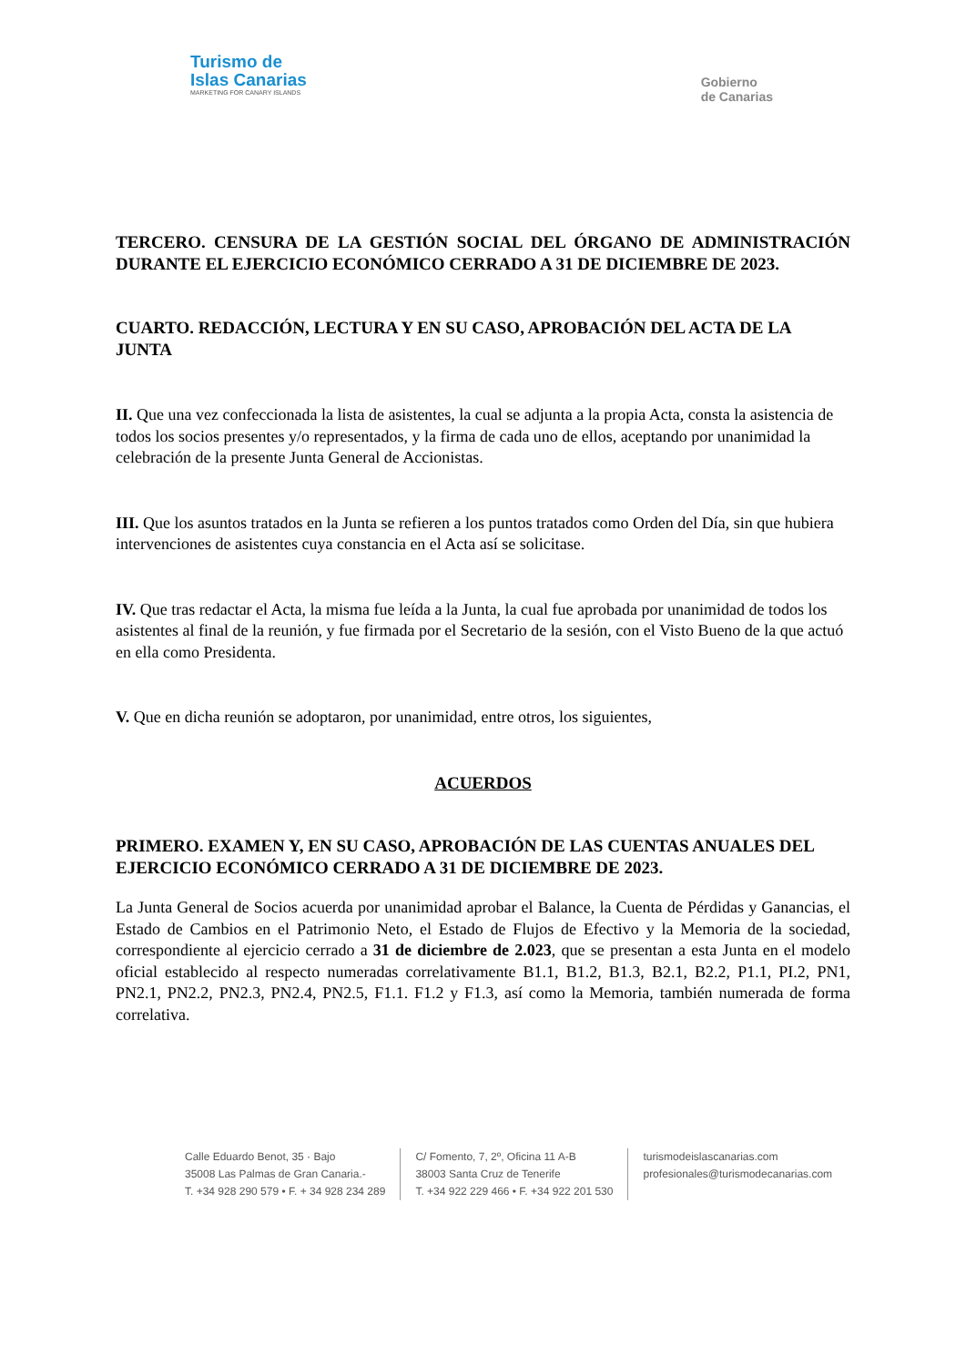Turismo de
Islas Canarias
MARKETING FOR CANARY ISLANDS
Gobierno
de Canarias
TERCERO. CENSURA DE LA GESTIÓN SOCIAL DEL ÓRGANO DE ADMINISTRACIÓN DURANTE EL EJERCICIO ECONÓMICO CERRADO A 31 DE DICIEMBRE DE 2023.
CUARTO. REDACCIÓN, LECTURA Y EN SU CASO, APROBACIÓN DEL ACTA DE LA JUNTA
II. Que una vez confeccionada la lista de asistentes, la cual se adjunta a la propia Acta, consta la asistencia de todos los socios presentes y/o representados, y la firma de cada uno de ellos, aceptando por unanimidad la celebración de la presente Junta General de Accionistas.
III. Que los asuntos tratados en la Junta se refieren a los puntos tratados como Orden del Día, sin que hubiera intervenciones de asistentes cuya constancia en el Acta así se solicitase.
IV. Que tras redactar el Acta, la misma fue leída a la Junta, la cual fue aprobada por unanimidad de todos los asistentes al final de la reunión, y fue firmada por el Secretario de la sesión, con el Visto Bueno de la que actuó en ella como Presidenta.
V. Que en dicha reunión se adoptaron, por unanimidad, entre otros, los siguientes,
ACUERDOS
PRIMERO. EXAMEN Y, EN SU CASO, APROBACIÓN DE LAS CUENTAS ANUALES DEL EJERCICIO ECONÓMICO CERRADO A 31 DE DICIEMBRE DE 2023.
La Junta General de Socios acuerda por unanimidad aprobar el Balance, la Cuenta de Pérdidas y Ganancias, el Estado de Cambios en el Patrimonio Neto, el Estado de Flujos de Efectivo y la Memoria de la sociedad, correspondiente al ejercicio cerrado a 31 de diciembre de 2.023, que se presentan a esta Junta en el modelo oficial establecido al respecto numeradas correlativamente B1.1, B1.2, B1.3, B2.1, B2.2, P1.1, PI.2, PN1, PN2.1, PN2.2, PN2.3, PN2.4, PN2.5, F1.1. F1.2 y F1.3, así como la Memoria, también numerada de forma correlativa.
Calle Eduardo Benot, 35 · Bajo
35008 Las Palmas de Gran Canaria.-
T. +34 928 290 579 • F. + 34 928 234 289
C/ Fomento, 7, 2º, Oficina 11 A-B
38003 Santa Cruz de Tenerife
T. +34 922 229 466 • F. +34 922 201 530
turismodeislascanarias.com
profesionales@turismodecanarias.com